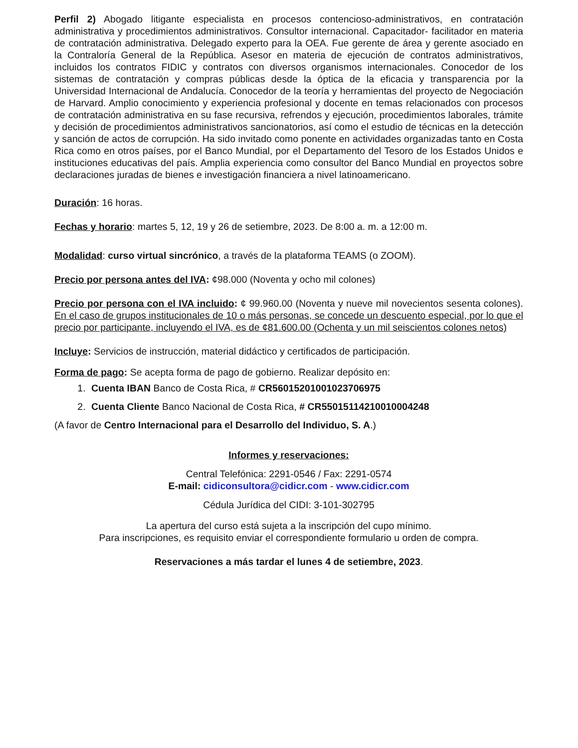Perfil 2) Abogado litigante especialista en procesos contencioso-administrativos, en contratación administrativa y procedimientos administrativos. Consultor internacional. Capacitador- facilitador en materia de contratación administrativa. Delegado experto para la OEA. Fue gerente de área y gerente asociado en la Contraloría General de la República. Asesor en materia de ejecución de contratos administrativos, incluidos los contratos FIDIC y contratos con diversos organismos internacionales. Conocedor de los sistemas de contratación y compras públicas desde la óptica de la eficacia y transparencia por la Universidad Internacional de Andalucía. Conocedor de la teoría y herramientas del proyecto de Negociación de Harvard. Amplio conocimiento y experiencia profesional y docente en temas relacionados con procesos de contratación administrativa en su fase recursiva, refrendos y ejecución, procedimientos laborales, trámite y decisión de procedimientos administrativos sancionatorios, así como el estudio de técnicas en la detección y sanción de actos de corrupción. Ha sido invitado como ponente en actividades organizadas tanto en Costa Rica como en otros países, por el Banco Mundial, por el Departamento del Tesoro de los Estados Unidos e instituciones educativas del país. Amplia experiencia como consultor del Banco Mundial en proyectos sobre declaraciones juradas de bienes e investigación financiera a nivel latinoamericano.
Duración: 16 horas.
Fechas y horario: martes 5, 12, 19 y 26 de setiembre, 2023. De 8:00 a. m. a 12:00 m.
Modalidad: curso virtual sincrónico, a través de la plataforma TEAMS (o ZOOM).
Precio por persona antes del IVA: ¢98.000 (Noventa y ocho mil colones)
Precio por persona con el IVA incluido: ¢ 99.960.00 (Noventa y nueve mil novecientos sesenta colones). En el caso de grupos institucionales de 10 o más personas, se concede un descuento especial, por lo que el precio por participante, incluyendo el IVA, es de ¢81.600.00 (Ochenta y un mil seiscientos colones netos)
Incluye: Servicios de instrucción, material didáctico y certificados de participación.
Forma de pago: Se acepta forma de pago de gobierno. Realizar depósito en:
1. Cuenta IBAN Banco de Costa Rica, # CR56015201001023706975
2. Cuenta Cliente Banco Nacional de Costa Rica, # CR55015114210010004248
(A favor de Centro Internacional para el Desarrollo del Individuo, S. A.)
Informes y reservaciones:
Central Telefónica: 2291-0546 / Fax: 2291-0574
E-mail: cidiconsultora@cidicr.com - www.cidicr.com
Cédula Jurídica del CIDI: 3-101-302795
La apertura del curso está sujeta a la inscripción del cupo mínimo.
Para inscripciones, es requisito enviar el correspondiente formulario u orden de compra.
Reservaciones a más tardar el lunes 4 de setiembre, 2023.